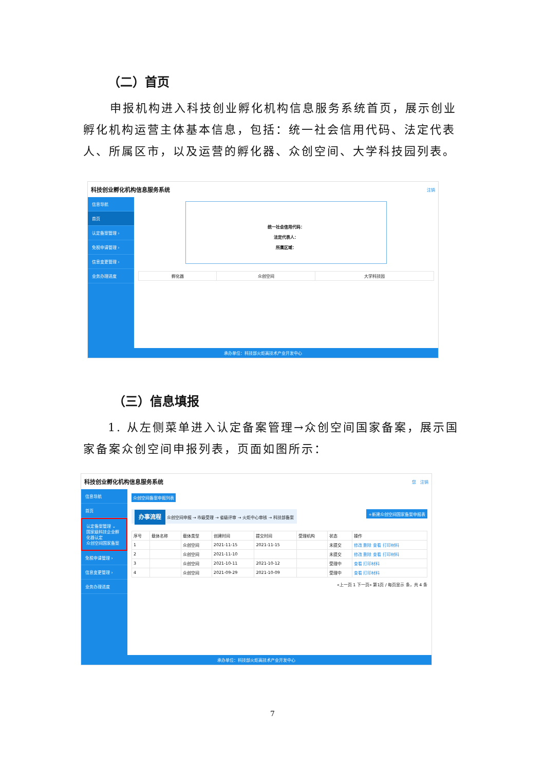（二）首页
申报机构进入科技创业孵化机构信息服务系统首页，展示创业孵化机构运营主体基本信息，包括：统一社会信用代码、法定代表人、所属区市，以及运营的孵化器、众创空间、大学科技园列表。
科技创业孵化机构信息服务系统 注销
信息导航
首页
认定备案管理 ›
免税申请管理 ›
信息变更管理 ›
业务办理进度
统一社会信用代码：
法定代表人：
所属区域：
| 孵化器 | 众创空间 | 大学科技园 |
| --- | --- | --- |
承办单位：科技部火炬高技术产业开发中心
（三）信息填报
1. 从左侧菜单进入认定备案管理→众创空间国家备案，展示国家备案众创空间申报列表，页面如图所示：
科技创业孵化机构信息服务系统 您 注销
信息导航
首页
认定备案管理 ⌄
国家级科技企业孵化器认定
众创空间国家备案
免税申请管理 ›
信息变更管理 ›
业务办理进度
众创空间备案申报列表
办事流程 众创空间申报 → 市级受理 → 省级评审 → 火炬中心审核 → 科技部备案
+新建众创空间国家备案申报表
| 序号 | 载体名称 | 载体类型 | 创建时间 | 提交时间 | 受理机构 | 状态 | 操作 |
| --- | --- | --- | --- | --- | --- | --- | --- |
| 1 | | 众创空间 | 2021-11-15 | 2021-11-15 | | 未提交 | 修改 删除 查看 打印材料 |
| 2 | | 众创空间 | 2021-11-10 | | | 未提交 | 修改 删除 查看 打印材料 |
| 3 | | 众创空间 | 2021-10-11 | 2021-10-12 | | 受理中 | 查看 打印材料 |
| 4 | | 众创空间 | 2021-09-29 | 2021-10-09 | | 受理中 | 查看 打印材料 |
«上一页 1 下一页» 第1页 / 每页显示 条，共 4 条
承办单位：科技部火炬高技术产业开发中心
7